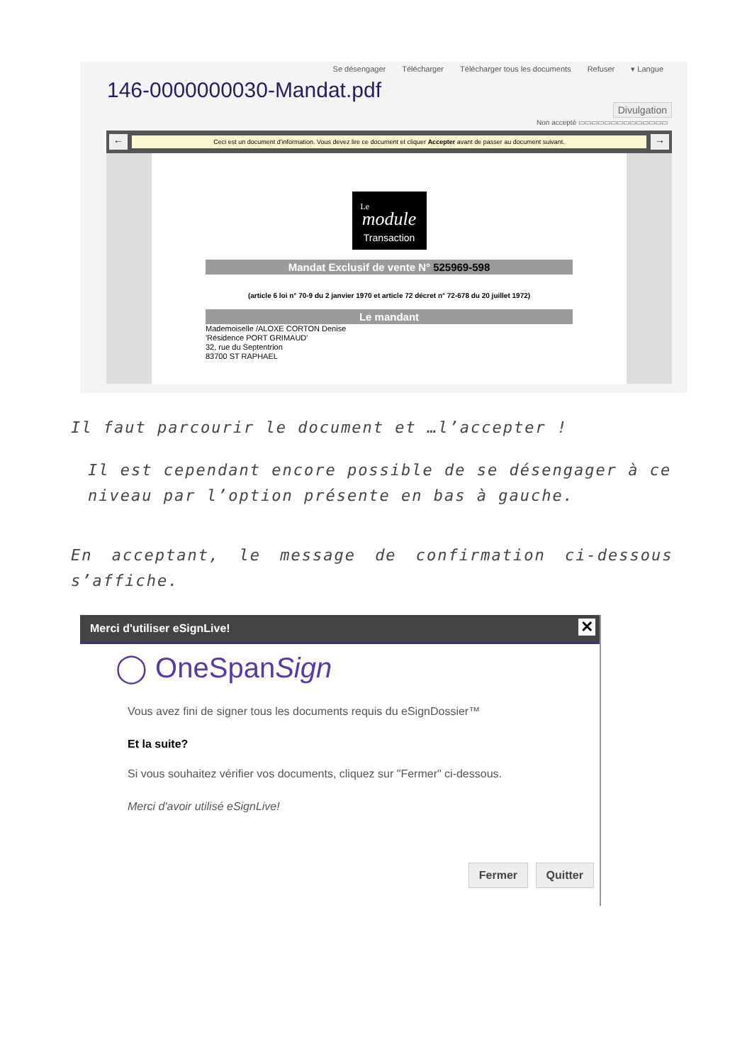Se désengager Télécharger Télécharger tous les documents Refuser ▾ Langue
146-0000000030-Mandat.pdf
Divulgation
Non accepté ▭▭▭▭▭▭▭▭▭▭▭▭▭▭
←
Ceci est un document d'information. Vous devez lire ce document et cliquer Accepter avant de passer au document suivant.
→
Le
module
Transaction
Mandat Exclusif de vente N° 525969-598
(article 6 loi n° 70-9 du 2 janvier 1970 et article 72 décret n° 72-678 du 20 juillet 1972)
Le mandant
Mademoiselle /ALOXE CORTON Denise
'Résidence PORT GRIMAUD'
32, rue du Septentrion
83700 ST RAPHAEL
Il faut parcourir le document et …l’accepter !
Il est cependant encore possible de se désengager à ce niveau par l’option présente en bas à gauche.
En acceptant, le message de confirmation ci-dessous s’affiche.
Merci d'utiliser eSignLive!
✕
◯ OneSpanSign
Vous avez fini de signer tous les documents requis du eSignDossier™
Et la suite?
Si vous souhaitez vérifier vos documents, cliquez sur "Fermer" ci-dessous.
Merci d'avoir utilisé eSignLive!
Fermer Quitter